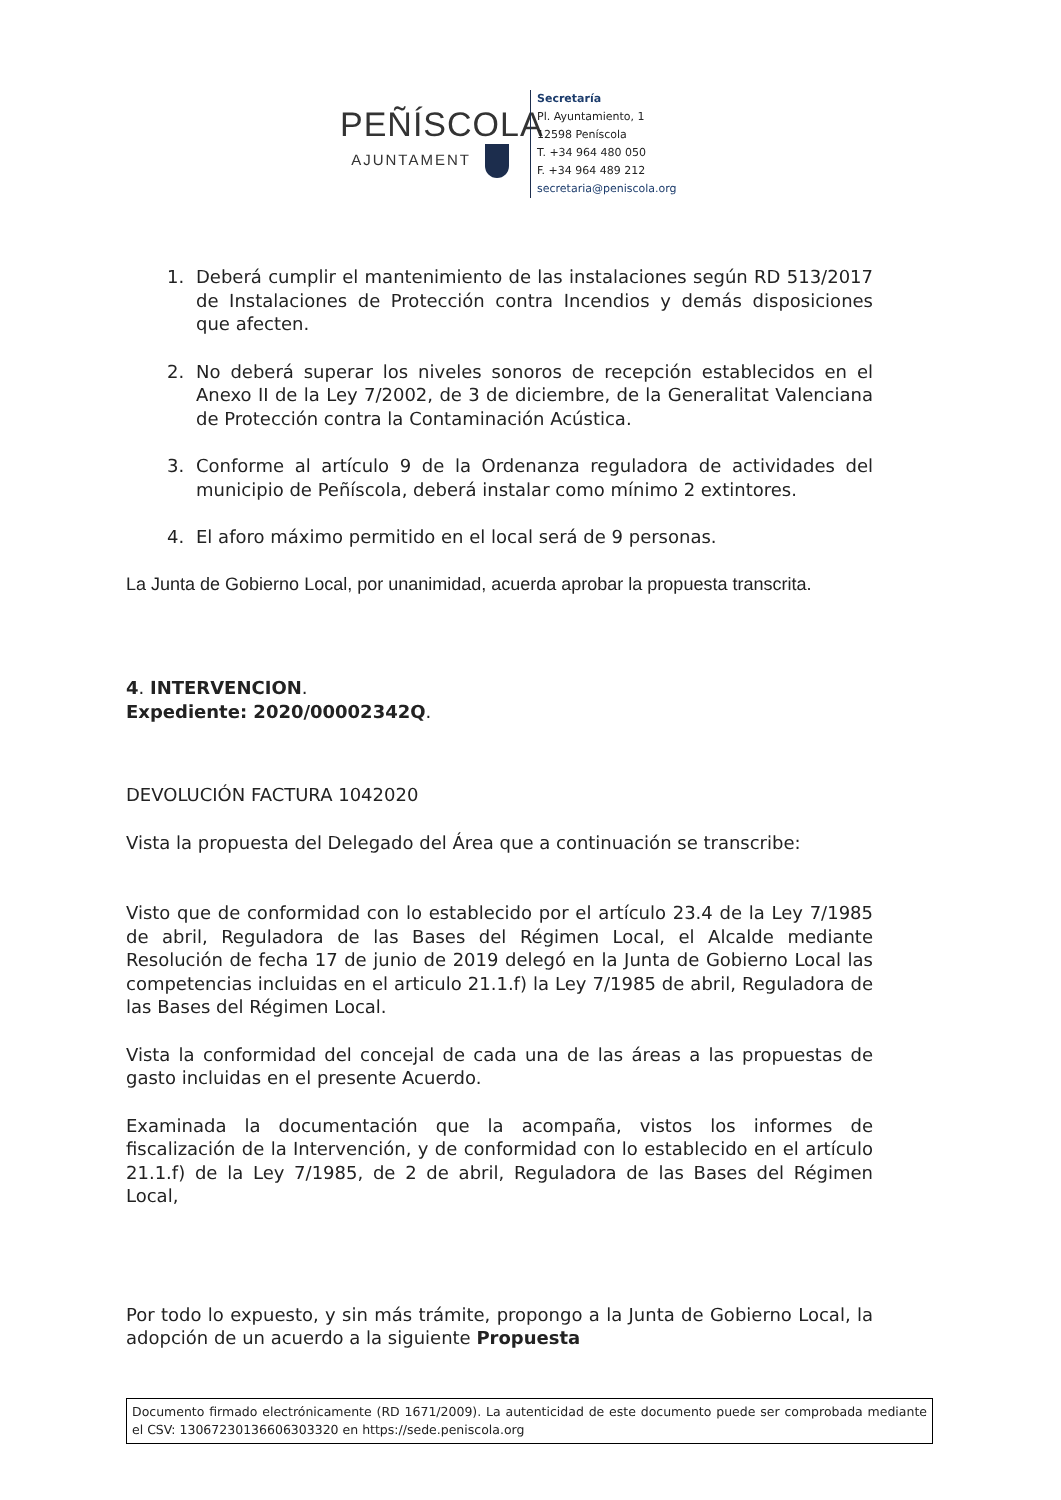PEÑÍSCOLA
AJUNTAMENT
Secretaría
Pl. Ayuntamiento, 1
12598 Peníscola
T. +34 964 480 050
F. +34 964 489 212
secretaria@peniscola.org
1. Deberá cumplir el mantenimiento de las instalaciones según RD 513/2017 de Instalaciones de Protección contra Incendios y demás disposiciones que afecten.
2. No deberá superar los niveles sonoros de recepción establecidos en el Anexo II de la Ley 7/2002, de 3 de diciembre, de la Generalitat Valenciana de Protección contra la Contaminación Acústica.
3. Conforme al artículo 9 de la Ordenanza reguladora de actividades del municipio de Peñíscola, deberá instalar como mínimo 2 extintores.
4. El aforo máximo permitido en el local será de 9 personas.
La Junta de Gobierno Local, por unanimidad, acuerda aprobar la propuesta transcrita.
4. INTERVENCION.
Expediente: 2020/00002342Q.
DEVOLUCIÓN FACTURA 1042020
Vista la propuesta del Delegado del Área que a continuación se transcribe:
Visto que de conformidad con lo establecido por el artículo 23.4 de la Ley 7/1985 de abril, Reguladora de las Bases del Régimen Local, el Alcalde mediante Resolución de fecha 17 de junio de 2019 delegó en la Junta de Gobierno Local las competencias incluidas en el articulo 21.1.f) la Ley 7/1985 de abril, Reguladora de las Bases del Régimen Local.
Vista la conformidad del concejal de cada una de las áreas a las propuestas de gasto incluidas en el presente Acuerdo.
Examinada la documentación que la acompaña, vistos los informes de fiscalización de la Intervención, y de conformidad con lo establecido en el artículo 21.1.f) de la Ley 7/1985, de 2 de abril, Reguladora de las Bases del Régimen Local,
Por todo lo expuesto, y sin más trámite, propongo a la Junta de Gobierno Local, la adopción de un acuerdo a la siguiente Propuesta
Documento firmado electrónicamente (RD 1671/2009). La autenticidad de este documento puede ser comprobada mediante el CSV: 13067230136606303320 en https://sede.peniscola.org